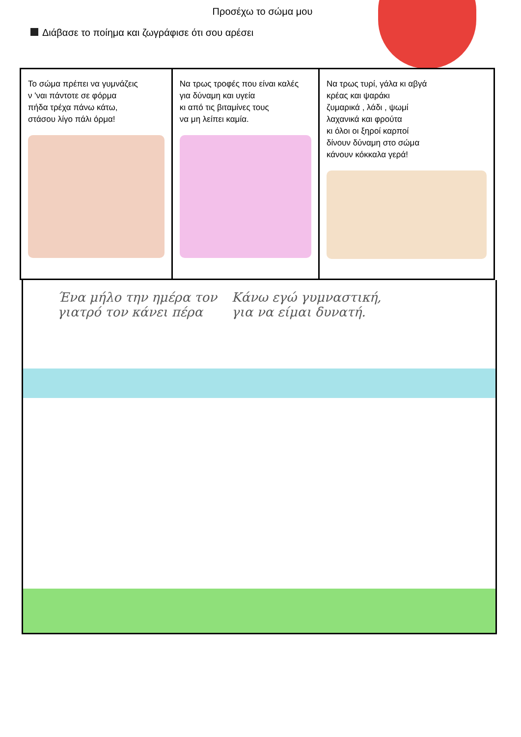Προσέχω το σώμα μου
Διάβασε το ποίημα και ζωγράφισε ότι σου αρέσει
| Το σώμα πρέπει να γυμνάζεις ν 'ναι πάντοτε σε φόρμα πήδα τρέχα πάνω κάτω, στάσου λίγο πάλι όρμα! | Να τρως τροφές που είναι καλές για δύναμη και υγεία κι από τις βιταμίνες τους να μη λείπει καμία. | Να τρως τυρί, γάλα κι αβγά κρέας και ψαράκι ζυμαρικά , λάδι , ψωμί λαχανικά και φρούτα κι όλοι οι ξηροί καρποί δίνουν δύναμη στο σώμα κάνουν κόκκαλα γερά! |
Ένα μήλο την ημέρα τον
γιατρό τον κάνει πέρα
Κάνω εγώ γυμναστική,
για να είμαι δυνατή.